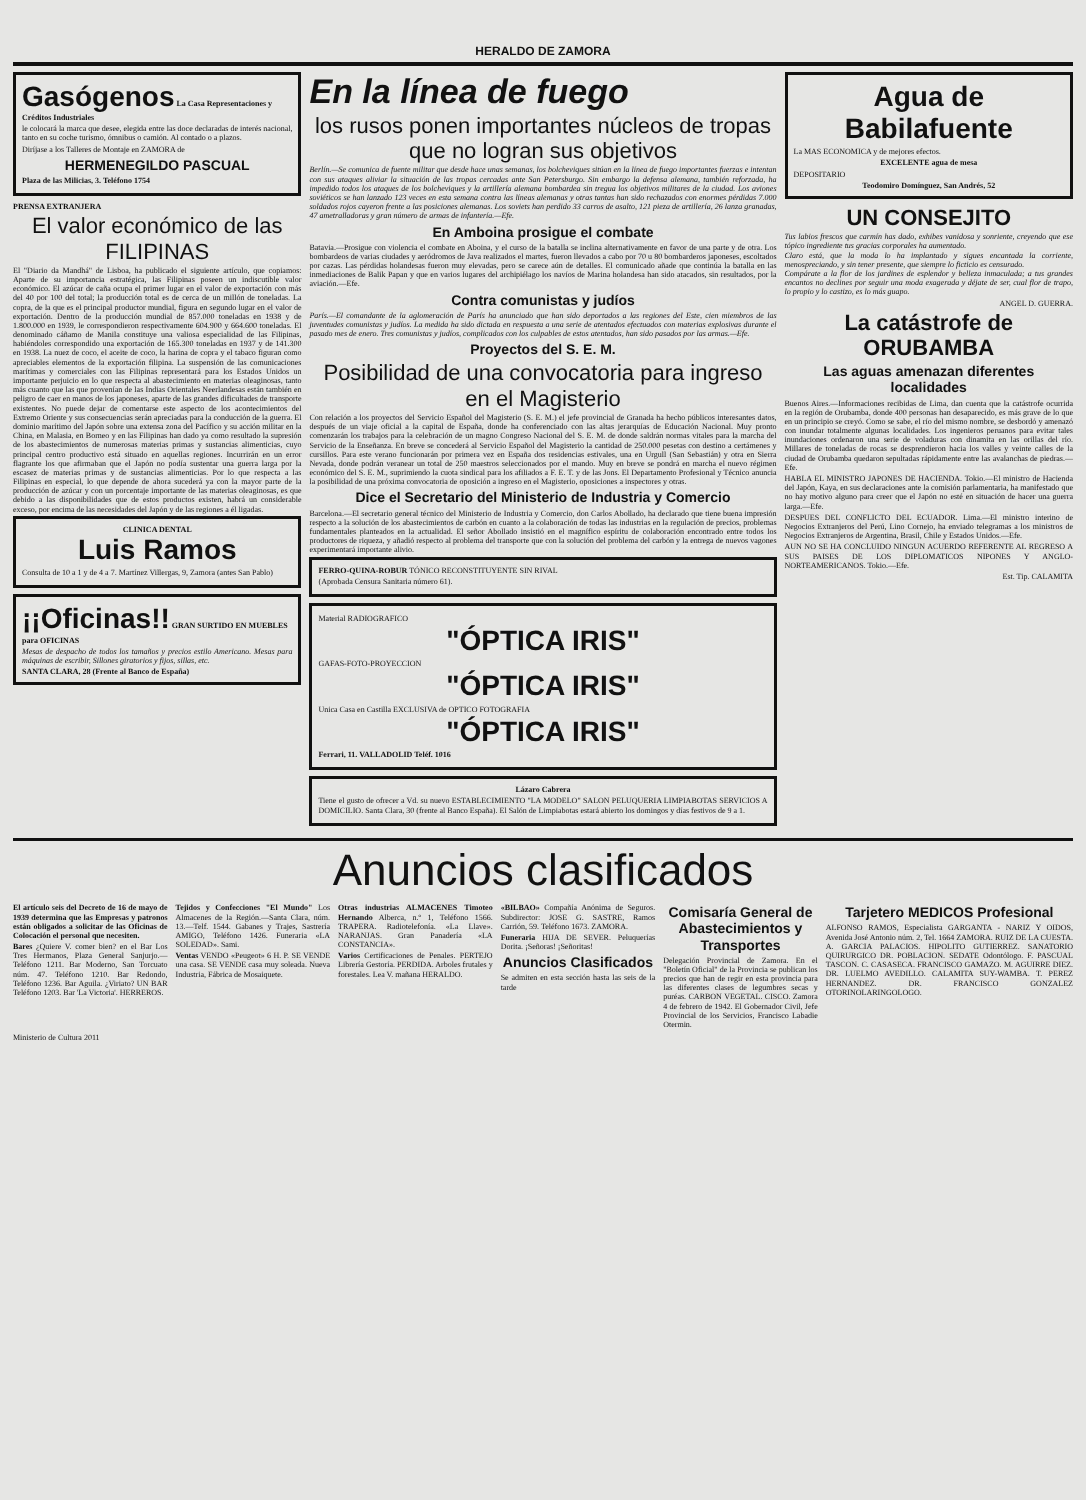HERALDO DE ZAMORA
Gasógenos La Casa Representaciones y Créditos Industriales
le colocará la marca que desee, elegida entre las doce declaradas de interés nacional, tanto en su coche turismo, ómnibus o camión. Al contado o a plazos.
Diríjase a los Talleres de Montaje en ZAMORA de
HERMENEGILDO PASCUAL
Plaza de las Milicias, 3. Teléfono 1754
PRENSA EXTRANJERA
El valor económico de las FILIPINAS
El "Diario da Mandhá" de Lisboa, ha publicado el siguiente artículo, que copiamos: Aparte de su importancia estratégica, las Filipinas poseen un indiscutible valor económico. El azúcar de caña ocupa el primer lugar en el valor de exportación con más del 40 por 100 del total; la producción total es de cerca de un millón de toneladas. La copra, de la que es el principal productor mundial, figura en segundo lugar en el valor de exportación. Dentro de la producción mundial de 857.000 toneladas en 1938 y de 1.800.000 en 1939, le correspondieron respectivamente 604.900 y 664.600 toneladas. El denominado cáñamo de Manila constituye una valiosa especialidad de las Filipinas, habiéndoles correspondido una exportación de 165.300 toneladas en 1937 y de 141.300 en 1938. La nuez de coco, el aceite de coco, la harina de copra y el tabaco figuran como apreciables elementos de la exportación filipina. La suspensión de las comunicaciones marítimas y comerciales con las Filipinas representará para los Estados Unidos un importante perjuicio en lo que respecta al abastecimiento en materias oleaginosas, tanto más cuanto que las que provenían de las Indias Orientales Neerlandesas están también en peligro de caer en manos de los japoneses, aparte de las grandes dificultades de transporte existentes. No puede dejar de comentarse este aspecto de los acontecimientos del Extremo Oriente y sus consecuencias serán apreciadas para la conducción de la guerra. El dominio marítimo del Japón sobre una extensa zona del Pacífico y su acción militar en la China, en Malasia, en Borneo y en las Filipinas han dado ya como resultado la supresión de los abastecimientos de numerosas materias primas y sustancias alimenticias, cuyo principal centro productivo está situado en aquellas regiones. Incurrirán en un error flagrante los que afirmaban que el Japón no podía sustentar una guerra larga por la escasez de materias primas y de sustancias alimenticias. Por lo que respecta a las Filipinas en especial, lo que depende de ahora sucederá ya con la mayor parte de la producción de azúcar y con un porcentaje importante de las materias oleaginosas, es que debido a las disponibilidades que de estos productos existen, habrá un considerable exceso, por encima de las necesidades del Japón y de las regiones a él ligadas.
CLINICA DENTAL
Luis Ramos
Consulta de 10 a 1 y de 4 a 7. Martínez Villergas, 9, Zamora (antes San Pablo)
¡¡Oficinas!! GRAN SURTIDO EN MUEBLES para OFICINAS
Mesas de despacho de todos los tamaños y precios estilo Americano. Mesas para máquinas de escribir, Sillones giratorios y fijos, sillas, etc.
SANTA CLARA, 28 (Frente al Banco de España)
En la línea de fuego
los rusos ponen importantes núcleos de tropas que no logran sus objetivos
Berlín.—Se comunica de fuente militar que desde hace unas semanas, los bolcheviques sitúan en la línea de fuego importantes fuerzas e intentan con sus ataques aliviar la situación de las tropas cercadas ante San Petersburgo. Sin embargo la defensa alemana, también reforzada, ha impedido todos los ataques de los bolcheviques y la artillería alemana bombardea sin tregua los objetivos militares de la ciudad. Los aviones soviéticos se han lanzado 123 veces en esta semana contra las líneas alemanas y otras tantas han sido rechazados con enormes pérdidas 7.000 soldados rojos cayeron frente a las posiciones alemanas. Los soviets han perdido 33 carros de asalto, 121 pieza de artillería, 26 lanza granadas, 47 ametralladoras y gran número de armas de infantería.—Efe.
En Amboina prosigue el combate
Batavia.—Prosigue con violencia el combate en Aboina, y el curso de la batalla se inclina alternativamente en favor de una parte y de otra. Los bombardeos de varias ciudades y aeródromos de Java realizados el martes, fueron llevados a cabo por 70 u 80 bombarderos japoneses, escoltados por cazas. Las pérdidas holandesas fueron muy elevadas, pero se carece aún de detalles. El comunicado añade que continúa la batalla en las inmediaciones de Balik Papan y que en varios lugares del archipiélago los navíos de Marina holandesa han sido atacados, sin resultados, por la aviación.—Efe.
Contra comunistas y judíos
París.—El comandante de la aglomeración de París ha anunciado que han sido deportados a las regiones del Este, cien miembros de las juventudes comunistas y judíos. La medida ha sido dictada en respuesta a una serie de atentados efectuados con materias explosivas durante el pasado mes de enero. Tres comunistas y judíos, complicados con los culpables de estos atentados, han sido pasados por las armas.—Efe.
Proyectos del S. E. M.
Posibilidad de una convocatoria para ingreso en el Magisterio
Con relación a los proyectos del Servicio Español del Magisterio (S. E. M.) el jefe provincial de Granada ha hecho públicos interesantes datos, después de un viaje oficial a la capital de España, donde ha conferenciado con las altas jerarquías de Educación Nacional. Muy pronto comenzarán los trabajos para la celebración de un magno Congreso Nacional del S. E. M. de donde saldrán normas vitales para la marcha del Servicio de la Enseñanza. En breve se concederá al Servicio Español del Magisterio la cantidad de 250.000 pesetas con destino a certámenes y cursillos. Para este verano funcionarán por primera vez en España dos residencias estivales, una en Urgull (San Sebastián) y otra en Sierra Nevada, donde podrán veranear un total de 250 maestros seleccionados por el mando. Muy en breve se pondrá en marcha el nuevo régimen económico del S. E. M., suprimiendo la cuota sindical para los afiliados a F. E. T. y de las Jons. El Departamento Profesional y Técnico anuncia la posibilidad de una próxima convocatoria de oposición a ingreso en el Magisterio, oposiciones a inspectores y otras.
Dice el Secretario del Ministerio de Industria y Comercio
Barcelona.—El secretario general técnico del Ministerio de Industria y Comercio, don Carlos Abollado, ha declarado que tiene buena impresión respecto a la solución de los abastecimientos de carbón en cuanto a la colaboración de todas las industrias en la regulación de precios, problemas fundamentales planteados en la actualidad. El señor Abollado insistió en el magnífico espíritu de colaboración encontrado entre todos los productores de riqueza, y añadió respecto al problema del transporte que con la solución del problema del carbón y la entrega de nuevos vagones experimentará importante alivio.
FERRO-QUINA-ROBUR TÓNICO RECONSTITUYENTE SIN RIVAL
(Aprobada Censura Sanitaria número 61).
Material RADIOGRAFICO
"ÓPTICA IRIS"
GAFAS-FOTO-PROYECCION
"ÓPTICA IRIS"
Unica Casa en Castilla EXCLUSIVA de OPTICO FOTOGRAFIA
"ÓPTICA IRIS"
Ferrari, 11. VALLADOLID Teléf. 1016
Lázaro Cabrera
Tiene el gusto de ofrecer a Vd. su nuevo ESTABLECIMIENTO "LA MODELO" SALON PELUQUERIA LIMPIABOTAS SERVICIOS A DOMICILIO. Santa Clara, 30 (frente al Banco España). El Salón de Limpiabotas estará abierto los domingos y días festivos de 9 a 1.
Agua de Babilafuente
La MAS ECONOMICA y de mejores efectos.
EXCELENTE agua de mesa
DEPOSITARIO
Teodomiro Domínguez, San Andrés, 52
UN CONSEJITO
Tus labios frescos que carmín has dado, exhibes vanidosa y sonriente, creyendo que ese tópico ingrediente tus gracias corporales ha aumentado.
Claro está, que la moda lo ha implantado y sigues encantada la corriente, menospreciando, y sin tener presente, que siempre lo ficticio es censurado.
Compárate a la flor de los jardines de esplendor y belleza inmaculada; a tus grandes encantos no declines por seguir una moda exagerada y déjate de ser, cual flor de trapo, lo propio y lo castizo, es lo más guapo.
ANGEL D. GUERRA.
La catástrofe de ORUBAMBA
Las aguas amenazan diferentes localidades
Buenos Aires.—Informaciones recibidas de Lima, dan cuenta que la catástrofe ocurrida en la región de Orubamba, donde 400 personas han desaparecido, es más grave de lo que en un principio se creyó. Como se sabe, el río del mismo nombre, se desbordó y amenazó con inundar totalmente algunas localidades. Los ingenieros peruanos para evitar tales inundaciones ordenaron una serie de voladuras con dinamita en las orillas del río. Millares de toneladas de rocas se desprendieron hacia los valles y veinte calles de la ciudad de Orubamba quedaron sepultadas rápidamente entre las avalanchas de piedras.—Efe.
HABLA EL MINISTRO JAPONES DE HACIENDA. Tokio.—El ministro de Hacienda del Japón, Kaya, en sus declaraciones ante la comisión parlamentaria, ha manifestado que no hay motivo alguno para creer que el Japón no esté en situación de hacer una guerra larga.—Efe.
DESPUES DEL CONFLICTO DEL ECUADOR. Lima.—El ministro interino de Negocios Extranjeros del Perú, Lino Cornejo, ha enviado telegramas a los ministros de Negocios Extranjeros de Argentina, Brasil, Chile y Estados Unidos.—Efe.
AUN NO SE HA CONCLUIDO NINGUN ACUERDO REFERENTE AL REGRESO A SUS PAISES DE LOS DIPLOMATICOS NIPONES Y ANGLO-NORTEAMERICANOS. Tokio.—Efe.
Est. Tip. CALAMITA
Anuncios clasificados
El artículo seis del Decreto de 16 de mayo de 1939 determina que las Empresas y patronos están obligados a solicitar de las Oficinas de Colocación el personal que necesiten.
Bares ¿Quiere V. comer bien? en el Bar Los Tres Hermanos, Plaza General Sanjurjo.—Teléfono 1211. Bar Moderno, San Torcuato núm. 47. Teléfono 1210. Bar Redondo, Teléfono 1236. Bar Aguila. ¿Viriato? UN BAR Teléfono 1203. Bar 'La Victoria'. HERREROS.
Tejidos y Confecciones "El Mundo" Los Almacenes de la Región.—Santa Clara, núm. 13.—Telf. 1544. Gabanes y Trajes, Sastrería AMIGO, Teléfono 1426. Funeraria «LA SOLEDAD». Sami.
Ventas VENDO «Peugeot» 6 H. P. SE VENDE una casa. SE VENDE casa muy soleada. Nueva Industria, Fábrica de Mosaiquete.
Otras industrias ALMACENES Timoteo Hernando Alberca, n.º 1, Teléfono 1566. TRAPERA. Radiotelefonía. «La Llave». NARANJAS. Gran Panadería «LA CONSTANCIA».
Varios Certificaciones de Penales. PERTEJO Librería Gestoría. PERDIDA. Arboles frutales y forestales. Lea V. mañana HERALDO.
«BILBAO» Compañía Anónima de Seguros. Subdirector: JOSE G. SASTRE, Ramos Carrión, 59. Teléfono 1673. ZAMORA.
Funeraria HIJA DE SEVER. Peluquerías Dorita. ¡Señoras! ¡Señoritas!
Anuncios Clasificados
Se admiten en esta sección hasta las seis de la tarde
Comisaría General de Abastecimientos y Transportes
Delegación Provincial de Zamora. En el "Boletín Oficial" de la Provincia se publican los precios que han de regir en esta provincia para las diferentes clases de legumbres secas y puréas. CARBON VEGETAL. CISCO. Zamora 4 de febrero de 1942. El Gobernador Civil, Jefe Provincial de los Servicios, Francisco Labadie Otermin.
Tarjetero MEDICOS Profesional
ALFONSO RAMOS, Especialista GARGANTA - NARIZ Y OIDOS, Avenida José Antonio núm. 2, Tel. 1664 ZAMORA. RUIZ DE LA CUESTA. A. GARCIA PALACIOS. HIPOLITO GUTIERREZ. SANATORIO QUIRURGICO DR. POBLACION. SEDATE Odontólogo. F. PASCUAL TASCON. C. CASASECA. FRANCISCO GAMAZO. M. AGUIRRE DIEZ. DR. LUELMO AVEDILLO. CALAMITA SUY-WAMBA. T. PEREZ HERNANDEZ. DR. FRANCISCO GONZALEZ OTORINOLARINGOLOGO.
Ministerio de Cultura 2011